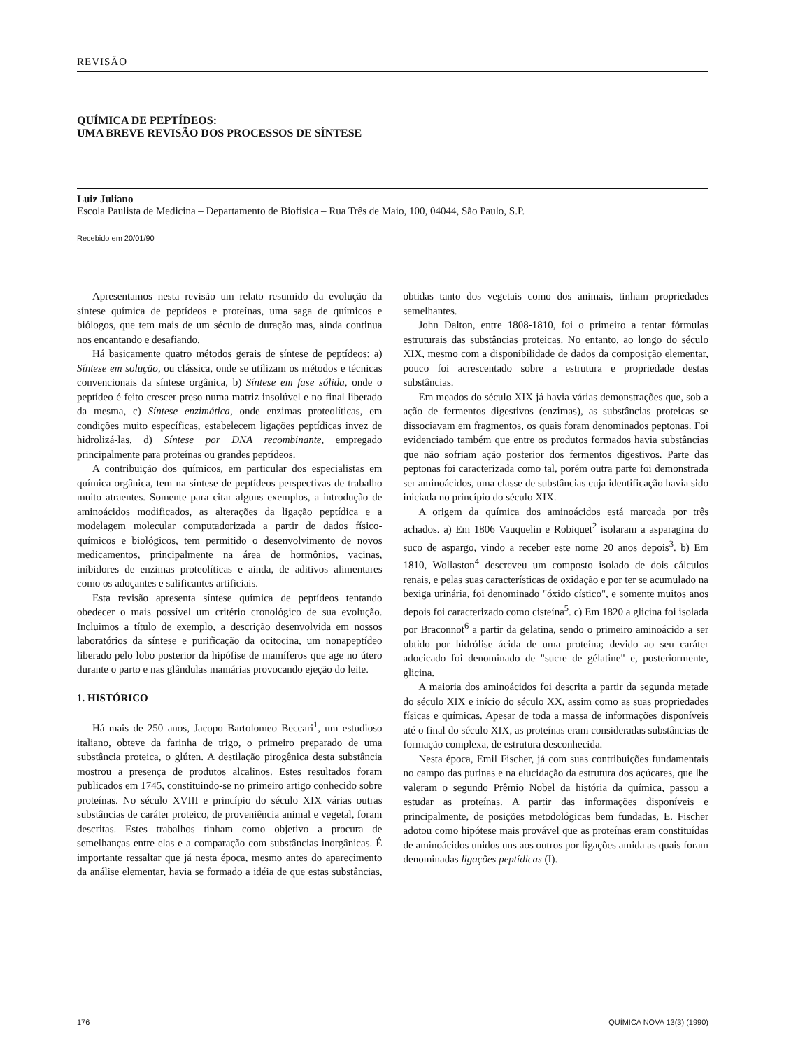REVISÃO
QUÍMICA DE PEPTÍDEOS:
UMA BREVE REVISÃO DOS PROCESSOS DE SÍNTESE
Luiz Juliano
Escola Paulista de Medicina – Departamento de Biofísica – Rua Três de Maio, 100, 04044, São Paulo, S.P.
Recebido em 20/01/90
Apresentamos nesta revisão um relato resumido da evolução da síntese química de peptídeos e proteínas, uma saga de químicos e biólogos, que tem mais de um século de duração mas, ainda continua nos encantando e desafiando.
Há basicamente quatro métodos gerais de síntese de peptídeos: a) Síntese em solução, ou clássica, onde se utilizam os métodos e técnicas convencionais da síntese orgânica, b) Síntese em fase sólida, onde o peptídeo é feito crescer preso numa matriz insolúvel e no final liberado da mesma, c) Síntese enzimática, onde enzimas proteolíticas, em condições muito específicas, estabelecem ligações peptídicas invez de hidrolizá-las, d) Síntese por DNA recombinante, empregado principalmente para proteínas ou grandes peptídeos.
A contribuição dos químicos, em particular dos especialistas em química orgânica, tem na síntese de peptídeos perspectivas de trabalho muito atraentes. Somente para citar alguns exemplos, a introdução de aminoácidos modificados, as alterações da ligação peptídica e a modelagem molecular computadorizada a partir de dados físico-químicos e biológicos, tem permitido o desenvolvimento de novos medicamentos, principalmente na área de hormônios, vacinas, inibidores de enzimas proteolíticas e ainda, de aditivos alimentares como os adoçantes e salificantes artificiais.
Esta revisão apresenta síntese química de peptídeos tentando obedecer o mais possível um critério cronológico de sua evolução. Incluimos a título de exemplo, a descrição desenvolvida em nossos laboratórios da síntese e purificação da ocitocina, um nonapeptídeo liberado pelo lobo posterior da hipófise de mamíferos que age no útero durante o parto e nas glândulas mamárias provocando ejeção do leite.
1. HISTÓRICO
Há mais de 250 anos, Jacopo Bartolomeo Beccari<sup>1</sup>, um estudioso italiano, obteve da farinha de trigo, o primeiro preparado de uma substância proteica, o glúten. A destilação pirogênica desta substância mostrou a presença de produtos alcalinos. Estes resultados foram publicados em 1745, constituindo-se no primeiro artigo conhecido sobre proteínas. No século XVIII e princípio do século XIX várias outras substâncias de caráter proteico, de proveniência animal e vegetal, foram descritas. Estes trabalhos tinham como objetivo a procura de semelhanças entre elas e a comparação com substâncias inorgânicas. É importante ressaltar que já nesta época, mesmo antes do aparecimento da análise elementar, havia se formado a idéia de que estas substâncias, obtidas tanto dos vegetais como dos animais, tinham propriedades semelhantes.
John Dalton, entre 1808-1810, foi o primeiro a tentar fórmulas estruturais das substâncias proteicas. No entanto, ao longo do século XIX, mesmo com a disponibilidade de dados da composição elementar, pouco foi acrescentado sobre a estrutura e propriedade destas substâncias.
Em meados do século XIX já havia várias demonstrações que, sob a ação de fermentos digestivos (enzimas), as substâncias proteicas se dissociavam em fragmentos, os quais foram denominados peptonas. Foi evidenciado também que entre os produtos formados havia substâncias que não sofriam ação posterior dos fermentos digestivos. Parte das peptonas foi caracterizada como tal, porém outra parte foi demonstrada ser aminoácidos, uma classe de substâncias cuja identificação havia sido iniciada no princípio do século XIX.
A origem da química dos aminoácidos está marcada por três achados. a) Em 1806 Vauquelin e Robiquet<sup>2</sup> isolaram a asparagina do suco de aspargo, vindo a receber este nome 20 anos depois<sup>3</sup>. b) Em 1810, Wollaston<sup>4</sup> descreveu um composto isolado de dois cálculos renais, e pelas suas características de oxidação e por ter se acumulado na bexiga urinária, foi denominado "óxido cístico", e somente muitos anos depois foi caracterizado como cisteína<sup>5</sup>. c) Em 1820 a glicina foi isolada por Braconnot<sup>6</sup> a partir da gelatina, sendo o primeiro aminoácido a ser obtido por hidrólise ácida de uma proteína; devido ao seu caráter adocicado foi denominado de "sucre de gélatine" e, posteriormente, glicina.
A maioria dos aminoácidos foi descrita a partir da segunda metade do século XIX e início do século XX, assim como as suas propriedades físicas e químicas. Apesar de toda a massa de informações disponíveis até o final do século XIX, as proteínas eram consideradas substâncias de formação complexa, de estrutura desconhecida.
Nesta época, Emil Fischer, já com suas contribuições fundamentais no campo das purinas e na elucidação da estrutura dos açúcares, que lhe valeram o segundo Prêmio Nobel da história da química, passou a estudar as proteínas. A partir das informações disponíveis e principalmente, de posições metodológicas bem fundadas, E. Fischer adotou como hipótese mais provável que as proteínas eram constituídas de aminoácidos unidos uns aos outros por ligações amida as quais foram denominadas ligações peptídicas (I).
176 QUÍMICA NOVA 13(3) (1990)